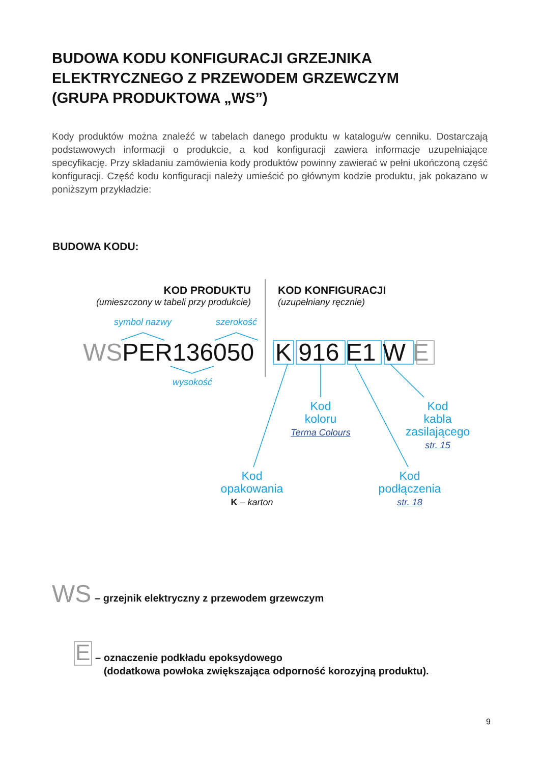BUDOWA KODU KONFIGURACJI GRZEJNIKA
ELEKTRYCZNEGO Z PRZEWODEM GRZEWCZYM
(GRUPA PRODUKTOWA „WS”)
Kody produktów można znaleźć w tabelach danego produktu w katalogu/w cenniku. Dostarczają podstawowych informacji o produkcie, a kod konfiguracji zawiera informacje uzupełniające specyfikację. Przy składaniu zamówienia kody produktów powinny zawierać w pełni ukończoną część konfiguracji. Część kodu konfiguracji należy umieścić po głównym kodzie produktu, jak pokazano w poniższym przykładzie:
BUDOWA KODU:
KOD PRODUKTU
(umieszczony w tabeli przy produkcie)
KOD KONFIGURACJI
(uzupełniany ręcznie)
symbol nazwy szerokość
WSPER136050 K 916 E1 W E
wysokość
Kod
koloru
Terma Colours
Kod
kabla
zasilającego
str. 15
Kod
opakowania
K – karton
Kod
podłączenia
str. 18
WS – grzejnik elektryczny z przewodem grzewczym
E
– oznaczenie podkładu epoksydowego
(dodatkowa powłoka zwiększająca odporność korozyjną produktu).
9